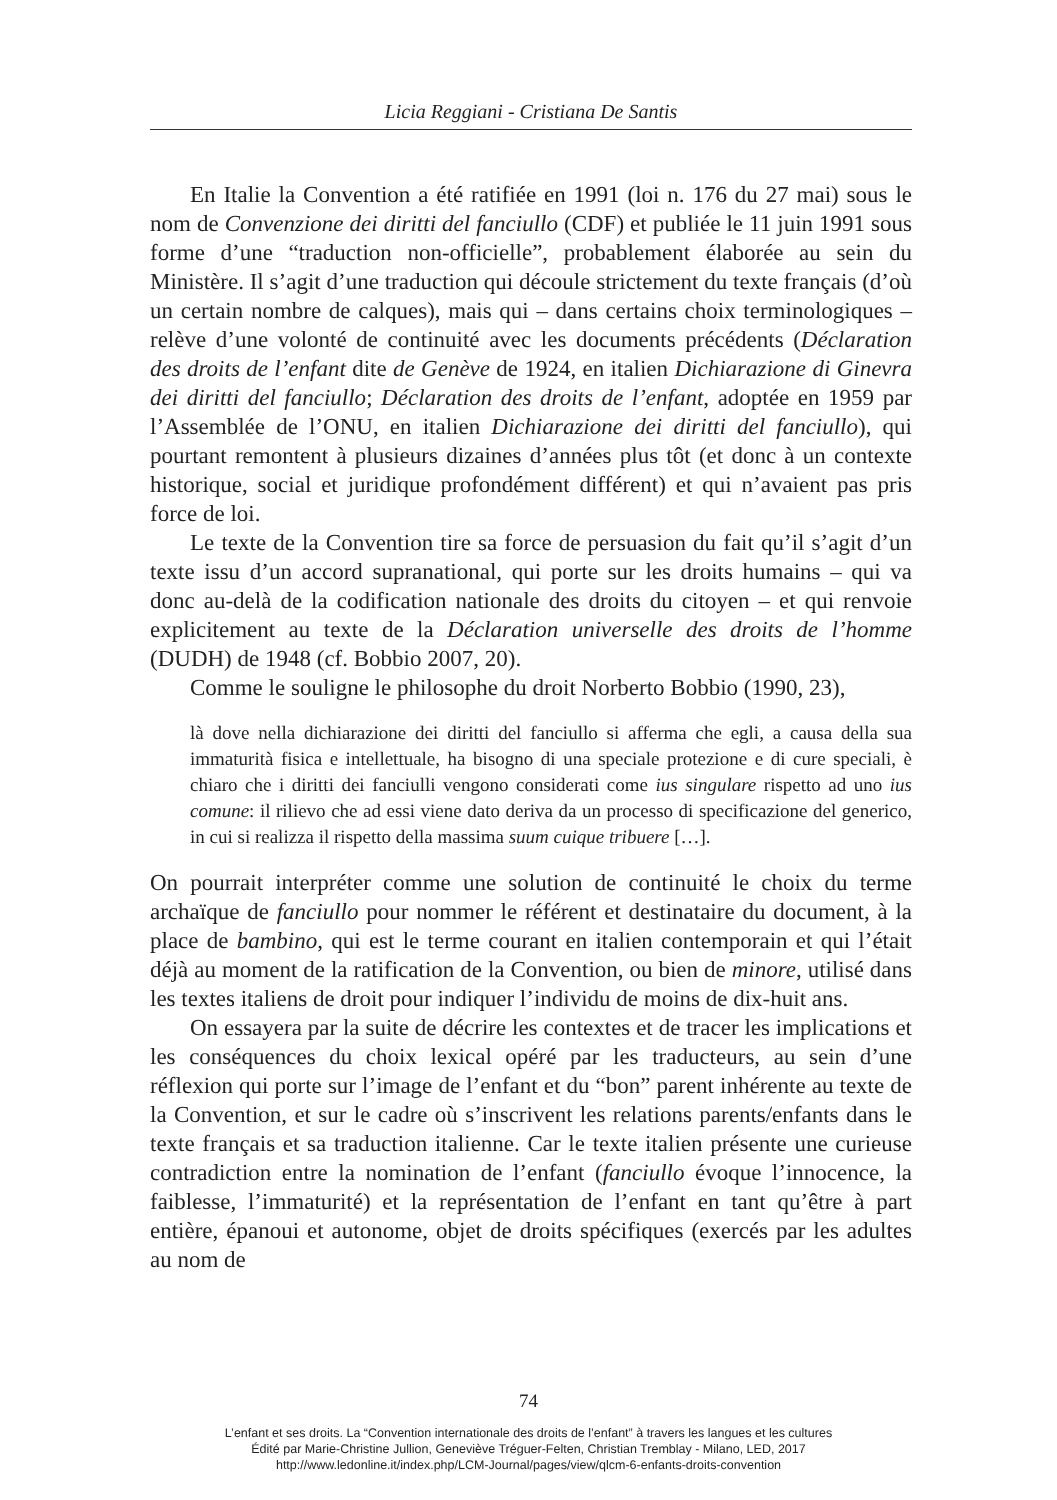Licia Reggiani - Cristiana De Santis
En Italie la Convention a été ratifiée en 1991 (loi n. 176 du 27 mai) sous le nom de Convenzione dei diritti del fanciullo (CDF) et publiée le 11 juin 1991 sous forme d’une “traduction non-officielle”, probablement élaborée au sein du Ministère. Il s’agit d’une traduction qui découle strictement du texte français (d’où un certain nombre de calques), mais qui – dans certains choix terminologiques – relève d’une volonté de continuité avec les documents précédents (Déclaration des droits de l’enfant dite de Genève de 1924, en italien Dichiarazione di Ginevra dei diritti del fanciullo; Déclaration des droits de l’enfant, adoptée en 1959 par l’Assemblée de l’ONU, en italien Dichiarazione dei diritti del fanciullo), qui pourtant remontent à plusieurs dizaines d’années plus tôt (et donc à un contexte historique, social et juridique profondément différent) et qui n’avaient pas pris force de loi.
Le texte de la Convention tire sa force de persuasion du fait qu’il s’agit d’un texte issu d’un accord supranational, qui porte sur les droits humains – qui va donc au-delà de la codification nationale des droits du citoyen – et qui renvoie explicitement au texte de la Déclaration universelle des droits de l’homme (DUDH) de 1948 (cf. Bobbio 2007, 20).
Comme le souligne le philosophe du droit Norberto Bobbio (1990, 23),
là dove nella dichiarazione dei diritti del fanciullo si afferma che egli, a causa della sua immaturità fisica e intellettuale, ha bisogno di una speciale protezione e di cure speciali, è chiaro che i diritti dei fanciulli vengono considerati come ius singulare rispetto ad uno ius comune: il rilievo che ad essi viene dato deriva da un processo di specificazione del generico, in cui si realizza il rispetto della massima suum cuique tribuere […].
On pourrait interpréter comme une solution de continuité le choix du terme archaïque de fanciullo pour nommer le référent et destinataire du document, à la place de bambino, qui est le terme courant en italien contemporain et qui l’était déjà au moment de la ratification de la Convention, ou bien de minore, utilisé dans les textes italiens de droit pour indiquer l’individu de moins de dix-huit ans.
On essayera par la suite de décrire les contextes et de tracer les implications et les conséquences du choix lexical opéré par les traducteurs, au sein d’une réflexion qui porte sur l’image de l’enfant et du “bon” parent inhérente au texte de la Convention, et sur le cadre où s’inscrivent les relations parents/enfants dans le texte français et sa traduction italienne. Car le texte italien présente une curieuse contradiction entre la nomination de l’enfant (fanciullo évoque l’innocence, la faiblesse, l’immaturité) et la représentation de l’enfant en tant qu’être à part entière, épanoui et autonome, objet de droits spécifiques (exercés par les adultes au nom de
74
L’enfant et ses droits. La “Convention internationale des droits de l’enfant” à travers les langues et les cultures
Édité par Marie-Christine Jullion, Geneviève Tréguer-Felten, Christian Tremblay - Milano, LED, 2017
http://www.ledonline.it/index.php/LCM-Journal/pages/view/qlcm-6-enfants-droits-convention